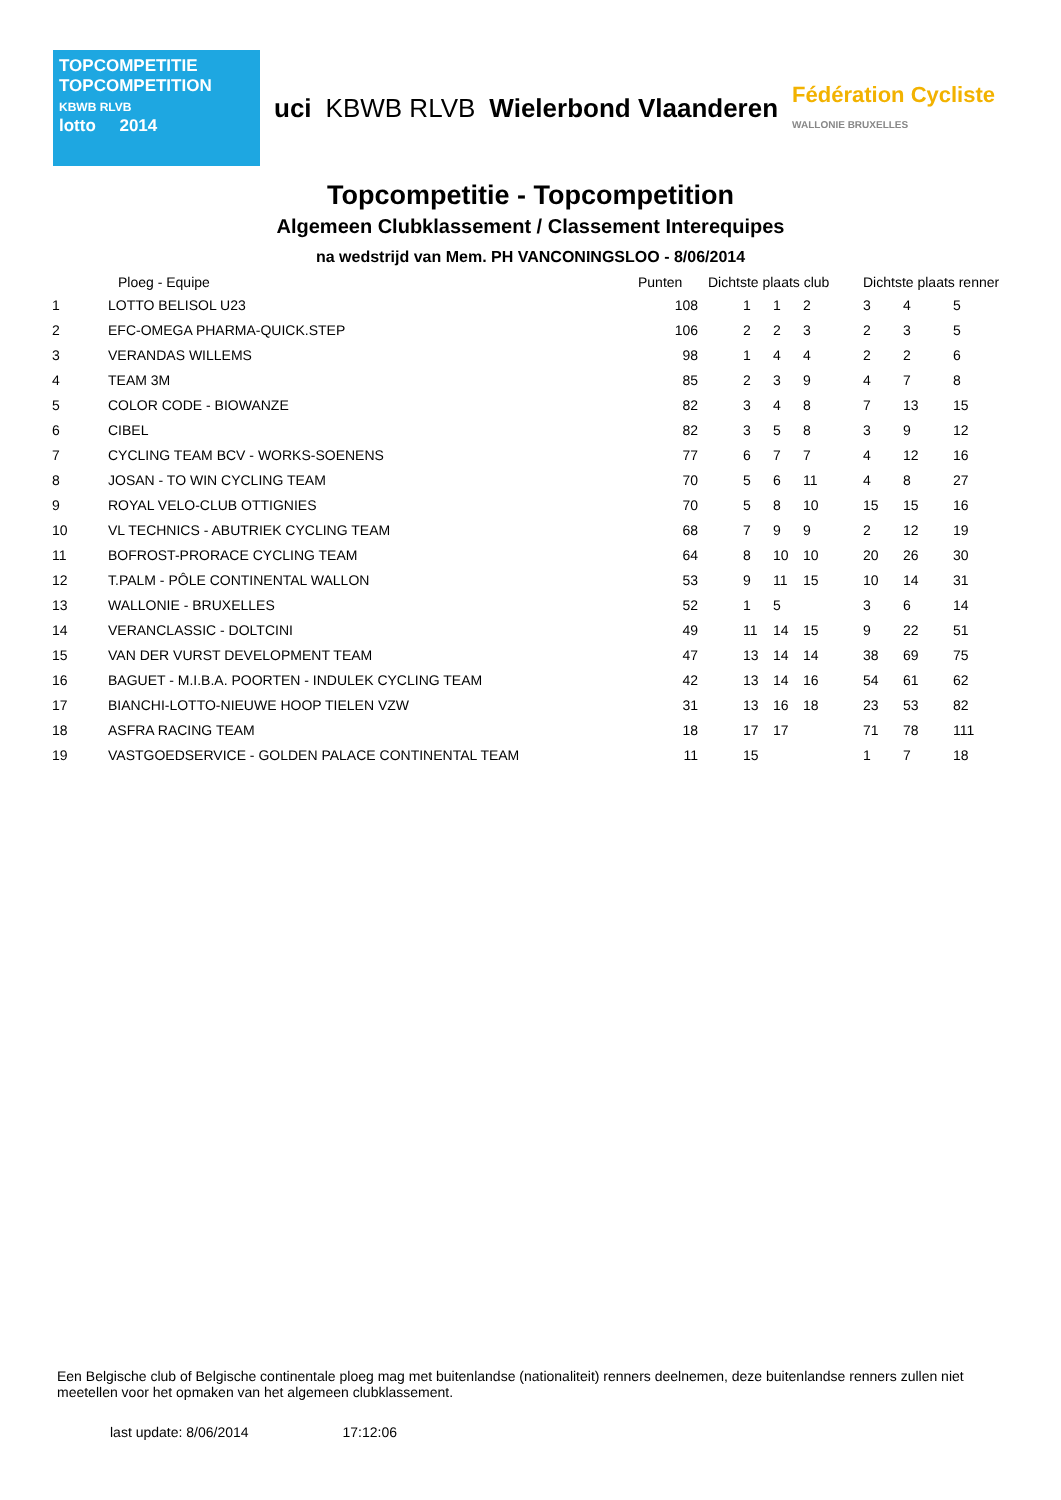TOPCOMPETITIE
TOPCOMPETITION
KBWB RLVB
lotto 2014
uci KBWB RLVB Wielerbond Vlaanderen
Fédération Cycliste
WALLONIE BRUXELLES
Topcompetitie - Topcompetition
Algemeen Clubklassement / Classement Interequipes
na wedstrijd van Mem. PH VANCONINGSLOO - 8/06/2014
| | Ploeg - Equipe | Punten | Dichtste plaats club | | | Dichtste plaats renner | | |
| --- | --- | --- | --- | --- | --- | --- | --- | --- |
| 1 | LOTTO BELISOL U23 | 108 | 1 | 1 | 2 | 3 | 4 | 5 |
| 2 | EFC-OMEGA PHARMA-QUICK.STEP | 106 | 2 | 2 | 3 | 2 | 3 | 5 |
| 3 | VERANDAS WILLEMS | 98 | 1 | 4 | 4 | 2 | 2 | 6 |
| 4 | TEAM 3M | 85 | 2 | 3 | 9 | 4 | 7 | 8 |
| 5 | COLOR CODE - BIOWANZE | 82 | 3 | 4 | 8 | 7 | 13 | 15 |
| 6 | CIBEL | 82 | 3 | 5 | 8 | 3 | 9 | 12 |
| 7 | CYCLING TEAM BCV - WORKS-SOENENS | 77 | 6 | 7 | 7 | 4 | 12 | 16 |
| 8 | JOSAN - TO WIN CYCLING TEAM | 70 | 5 | 6 | 11 | 4 | 8 | 27 |
| 9 | ROYAL VELO-CLUB OTTIGNIES | 70 | 5 | 8 | 10 | 15 | 15 | 16 |
| 10 | VL TECHNICS - ABUTRIEK CYCLING TEAM | 68 | 7 | 9 | 9 | 2 | 12 | 19 |
| 11 | BOFROST-PRORACE CYCLING TEAM | 64 | 8 | 10 | 10 | 20 | 26 | 30 |
| 12 | T.PALM - PÔLE CONTINENTAL WALLON | 53 | 9 | 11 | 15 | 10 | 14 | 31 |
| 13 | WALLONIE - BRUXELLES | 52 | 1 | 5 | | 3 | 6 | 14 |
| 14 | VERANCLASSIC - DOLTCINI | 49 | 11 | 14 | 15 | 9 | 22 | 51 |
| 15 | VAN DER VURST DEVELOPMENT TEAM | 47 | 13 | 14 | 14 | 38 | 69 | 75 |
| 16 | BAGUET - M.I.B.A. POORTEN - INDULEK CYCLING TEAM | 42 | 13 | 14 | 16 | 54 | 61 | 62 |
| 17 | BIANCHI-LOTTO-NIEUWE HOOP TIELEN VZW | 31 | 13 | 16 | 18 | 23 | 53 | 82 |
| 18 | ASFRA RACING TEAM | 18 | 17 | 17 | | 71 | 78 | 111 |
| 19 | VASTGOEDSERVICE - GOLDEN PALACE CONTINENTAL TEAM | 11 | 15 | | | 1 | 7 | 18 |
Een Belgische club of Belgische continentale ploeg mag met buitenlandse (nationaliteit) renners deelnemen, deze buitenlandse renners zullen niet meetellen voor het opmaken van het algemeen clubklassement.
last update: 8/06/2014 17:12:06